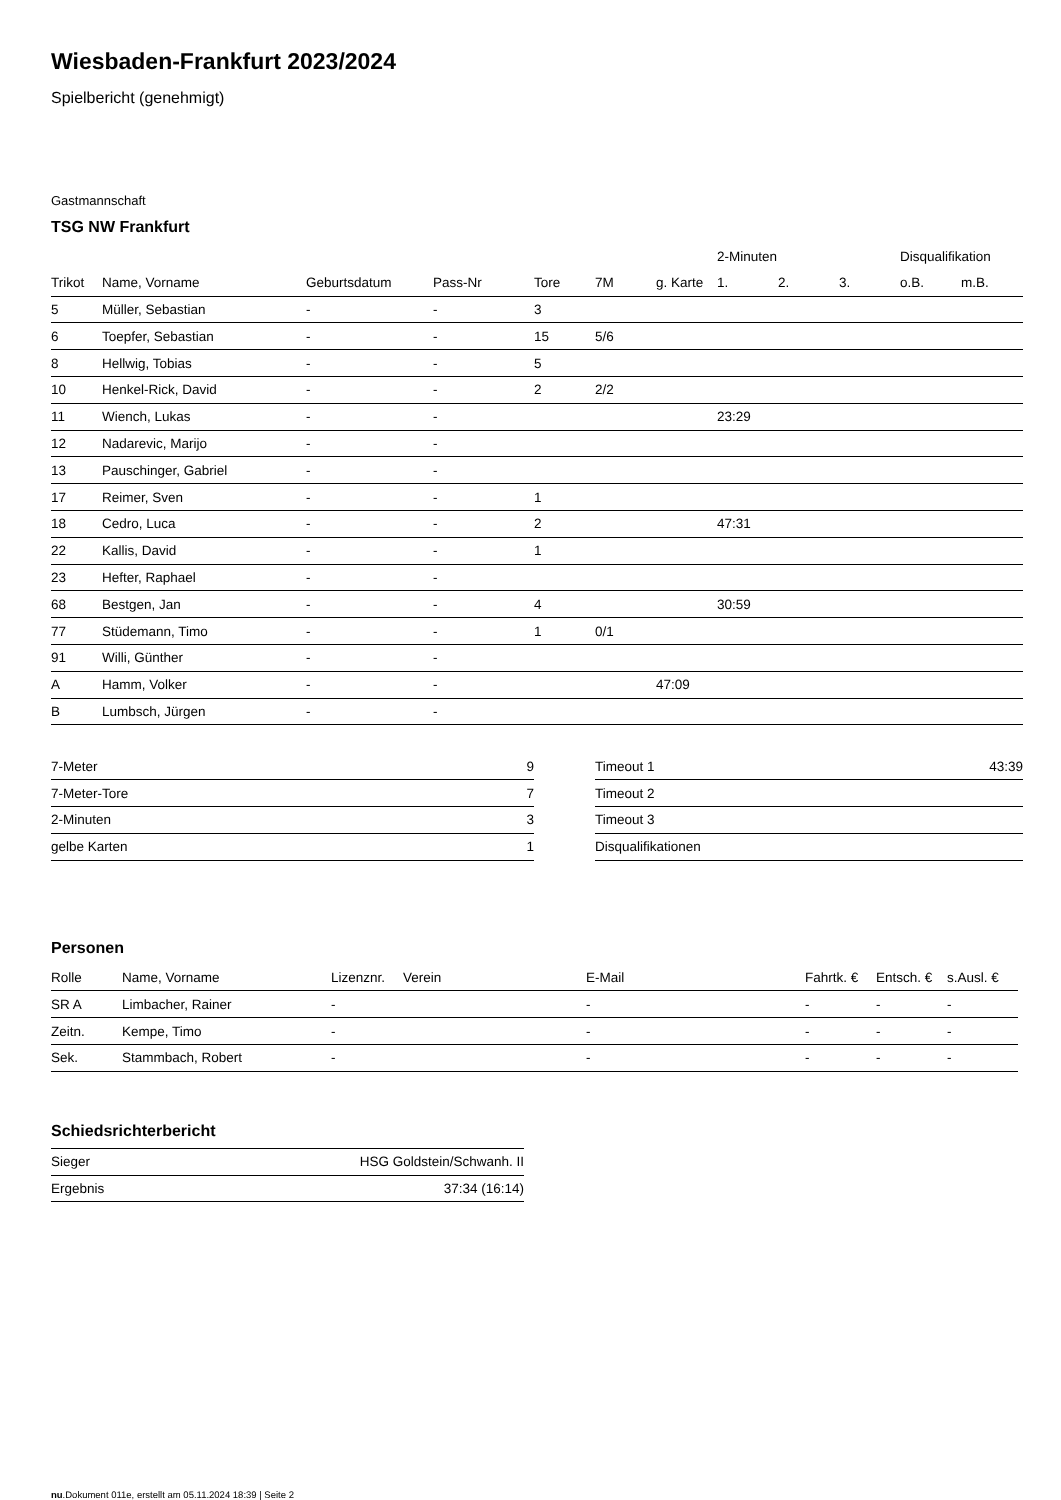Wiesbaden-Frankfurt 2023/2024
Spielbericht (genehmigt)
Gastmannschaft
TSG NW Frankfurt
| | | | | | | | 2-Minuten | | | Disqualifikation | |
| --- | --- | --- | --- | --- | --- | --- | --- | --- | --- | --- | --- |
| Trikot | Name, Vorname | Geburtsdatum | Pass-Nr | Tore | 7M | g. Karte | 1. | 2. | 3. | o.B. | m.B. |
| 5 | Müller, Sebastian | - | - | 3 | | | | | | | |
| 6 | Toepfer, Sebastian | - | - | 15 | 5/6 | | | | | | |
| 8 | Hellwig, Tobias | - | - | 5 | | | | | | | |
| 10 | Henkel-Rick, David | - | - | 2 | 2/2 | | | | | | |
| 11 | Wiench, Lukas | - | - | | | | 23:29 | | | | |
| 12 | Nadarevic, Marijo | - | - | | | | | | | | |
| 13 | Pauschinger, Gabriel | - | - | | | | | | | | |
| 17 | Reimer, Sven | - | - | 1 | | | | | | | |
| 18 | Cedro, Luca | - | - | 2 | | | 47:31 | | | | |
| 22 | Kallis, David | - | - | 1 | | | | | | | |
| 23 | Hefter, Raphael | - | - | | | | | | | | |
| 68 | Bestgen, Jan | - | - | 4 | | | 30:59 | | | | |
| 77 | Stüdemann, Timo | - | - | 1 | 0/1 | | | | | | |
| 91 | Willi, Günther | - | - | | | | | | | | |
| A | Hamm, Volker | - | - | | | 47:09 | | | | | |
| B | Lumbsch, Jürgen | - | - | | | | | | | | |
| 7-Meter | 9 |
| 7-Meter-Tore | 7 |
| 2-Minuten | 3 |
| gelbe Karten | 1 |
| Timeout 1 | 43:39 |
| Timeout 2 | |
| Timeout 3 | |
| Disqualifikationen | |
Personen
| Rolle | Name, Vorname | Lizenznr. | Verein | E-Mail | Fahrtk. € | Entsch. € | s.Ausl. € |
| --- | --- | --- | --- | --- | --- | --- | --- |
| SR A | Limbacher, Rainer | - | | - | - | - | - |
| Zeitn. | Kempe, Timo | - | | - | - | - | - |
| Sek. | Stammbach, Robert | - | | - | - | - | - |
Schiedsrichterbericht
| Sieger | HSG Goldstein/Schwanh. II |
| Ergebnis | 37:34 (16:14) |
nu.Dokument 011e, erstellt am 05.11.2024 18:39 | Seite 2